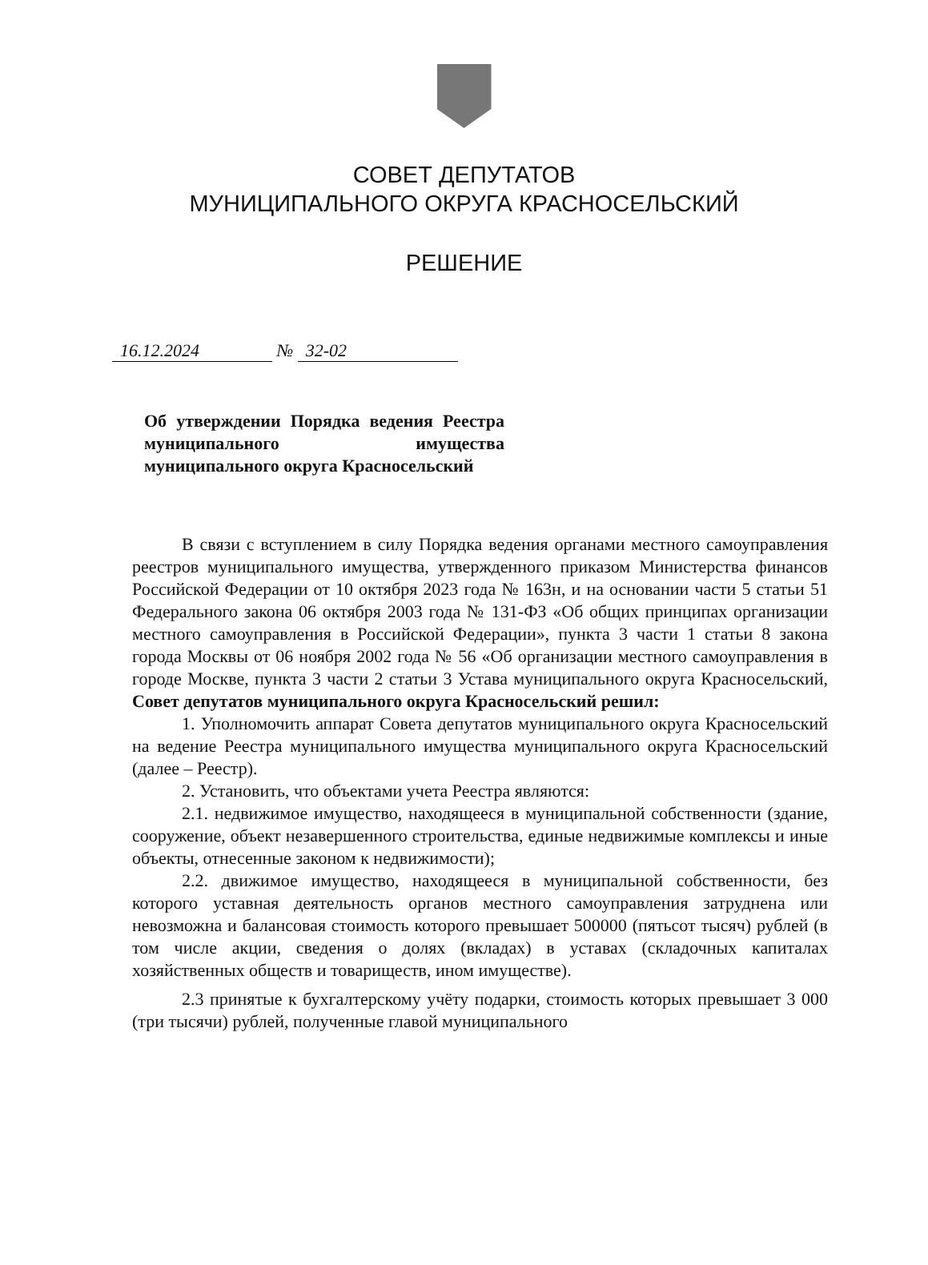СОВЕТ ДЕПУТАТОВ
МУНИЦИПАЛЬНОГО ОКРУГА КРАСНОСЕЛЬСКИЙ
РЕШЕНИЕ
16.12.2024 № 32-02
Об утверждении Порядка ведения Реестра муниципального имущества муниципального округа Красносельский
В связи с вступлением в силу Порядка ведения органами местного самоуправления реестров муниципального имущества, утвержденного приказом Министерства финансов Российской Федерации от 10 октября 2023 года № 163н, и на основании части 5 статьи 51 Федерального закона 06 октября 2003 года № 131-ФЗ «Об общих принципах организации местного самоуправления в Российской Федерации», пункта 3 части 1 статьи 8 закона города Москвы от 06 ноября 2002 года № 56 «Об организации местного самоуправления в городе Москве, пункта 3 части 2 статьи 3 Устава муниципального округа Красносельский, Совет депутатов муниципального округа Красносельский решил:
1. Уполномочить аппарат Совета депутатов муниципального округа Красносельский на ведение Реестра муниципального имущества муниципального округа Красносельский (далее – Реестр).
2. Установить, что объектами учета Реестра являются:
2.1. недвижимое имущество, находящееся в муниципальной собственности (здание, сооружение, объект незавершенного строительства, единые недвижимые комплексы и иные объекты, отнесенные законом к недвижимости);
2.2. движимое имущество, находящееся в муниципальной собственности, без которого уставная деятельность органов местного самоуправления затруднена или невозможна и балансовая стоимость которого превышает 500000 (пятьсот тысяч) рублей (в том числе акции, сведения о долях (вкладах) в уставах (складочных капиталах хозяйственных обществ и товариществ, ином имуществе).
2.3 принятые к бухгалтерскому учёту подарки, стоимость которых превышает 3 000 (три тысячи) рублей, полученные главой муниципального